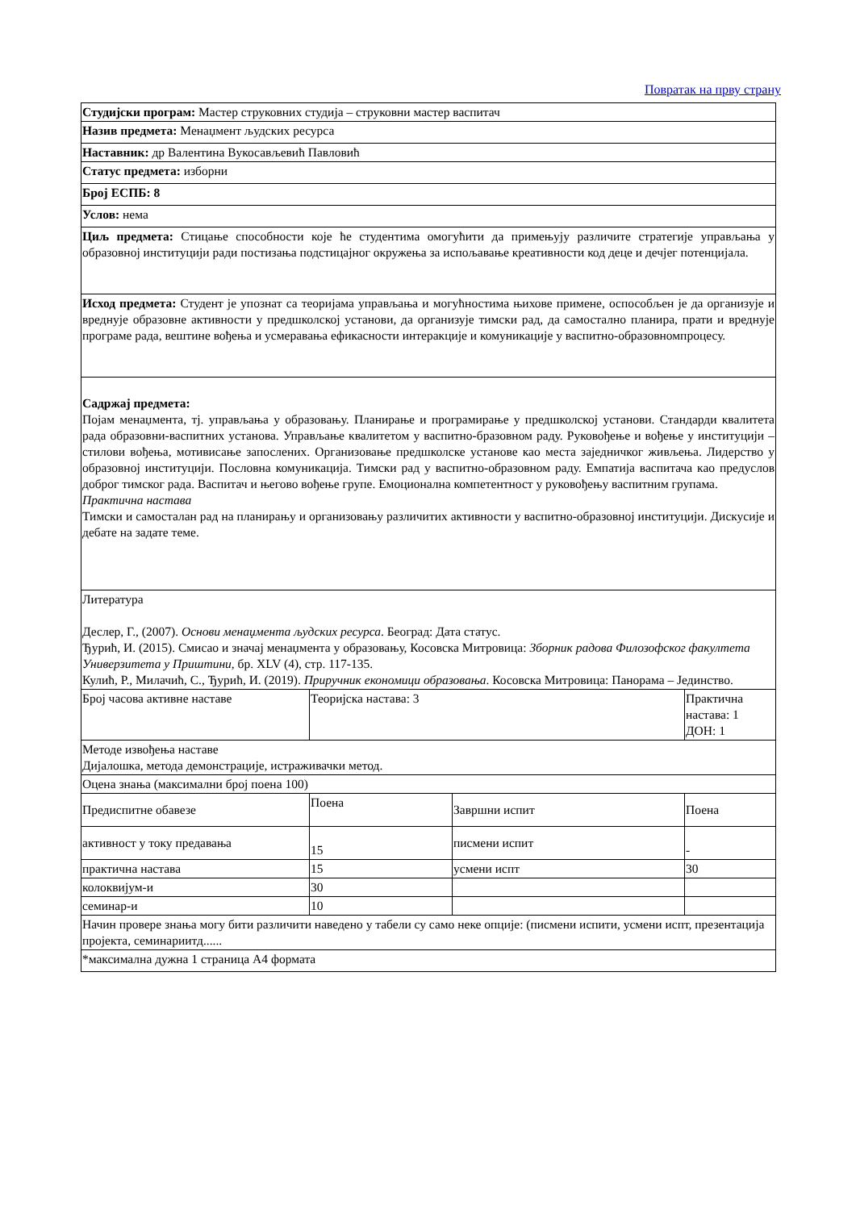Повратак на прву страну
| Студијски програм: Мастер струковних студија – струковни мастер васпитач | | | |
| Назив предмета: Менаџмент људских ресурса | | | |
| Наставник: др Валентина Вукосављевић Павловић | | | |
| Статус предмета: изборни | | | |
| Број ЕСПБ: 8 | | | |
| Услов: нема | | | |
| Циљ предмета: Стицање способности које ће студентима омогућити да примењују различите стратегије управљања у образовној институцији ради постизања подстицајног окружења за испољавање креативности код деце и дечјег потенцијала. | | | |
| Исход предмета: Студент је упознат са теоријама управљања и могућностима њихове примене, оспособљен је да организује и вреднује образовне активности у предшколској установи, да организује тимски рад, да самостално планира, прати и вреднује програме рада, вештине вођења и усмеравања ефикасности интеракције и комуникације у васпитно-образовномпроцесу. | | | |
| Садржај предмета: Појам менаџмента, тј. управљања у образовању. Планирање и програмирање у предшколској установи. Стандарди квалитета рада образовни-васпитних установа. Управљање квалитетом у васпитно-бразовном раду. Руковођење и вођење у институцији – стилови вођења, мотивисање запослених. Организовање предшколске установе као места заједничког живљења. Лидерство у образовној институцији. Пословна комуникација. Тимски рад у васпитно-образовном раду. Емпатија васпитача као предуслов доброг тимског рада. Васпитач и његово вођење групе. Емоционална компетентност у руковођењу васпитним групама. Практична настава Тимски и самосталан рад на планирању и организовању различитих активности у васпитно-образовној институцији. Дискусије и дебате на задате теме. | | | |
| Литература Деслер, Г., (2007). Основи менаџмента људских ресурса . Београд: Дата статус. Ђурић, И. (2015). Смисао и значај менаџмента у образовању, Косовска Митровица: Зборник радова Филозофског факултета Универзитета у Приштини , бр. XLV (4), стр. 117-135. Кулић, Р., Милачић, С., Ђурић, И. (2019). Приручник економици образовања . Косовска Митровица: Панорама – Јединство. | | | |
| Број часова активне наставе | Теоријска настава: 3 | | Практична настава: 1 ДОН: 1 |
| Методе извођења наставе Дијалошка, метода демонстрације, истраживачки метод. | | | |
| Оцена знања (максимални број поена 100) | | | |
| Предиспитне обавезе | Поена | Завршни испит | Поена |
| активност у току предавања | 15 | писмени испит | - |
| практична настава | 15 | усмени испт | 30 |
| колоквијум-и | 30 | | |
| семинар-и | 10 | | |
| Начин провере знања могу бити различити наведено у табели су само неке опције: (писмени испити, усмени испт, презентација пројекта, семинариитд...... | | | |
| *максимална дужна 1 страница А4 формата | | | |